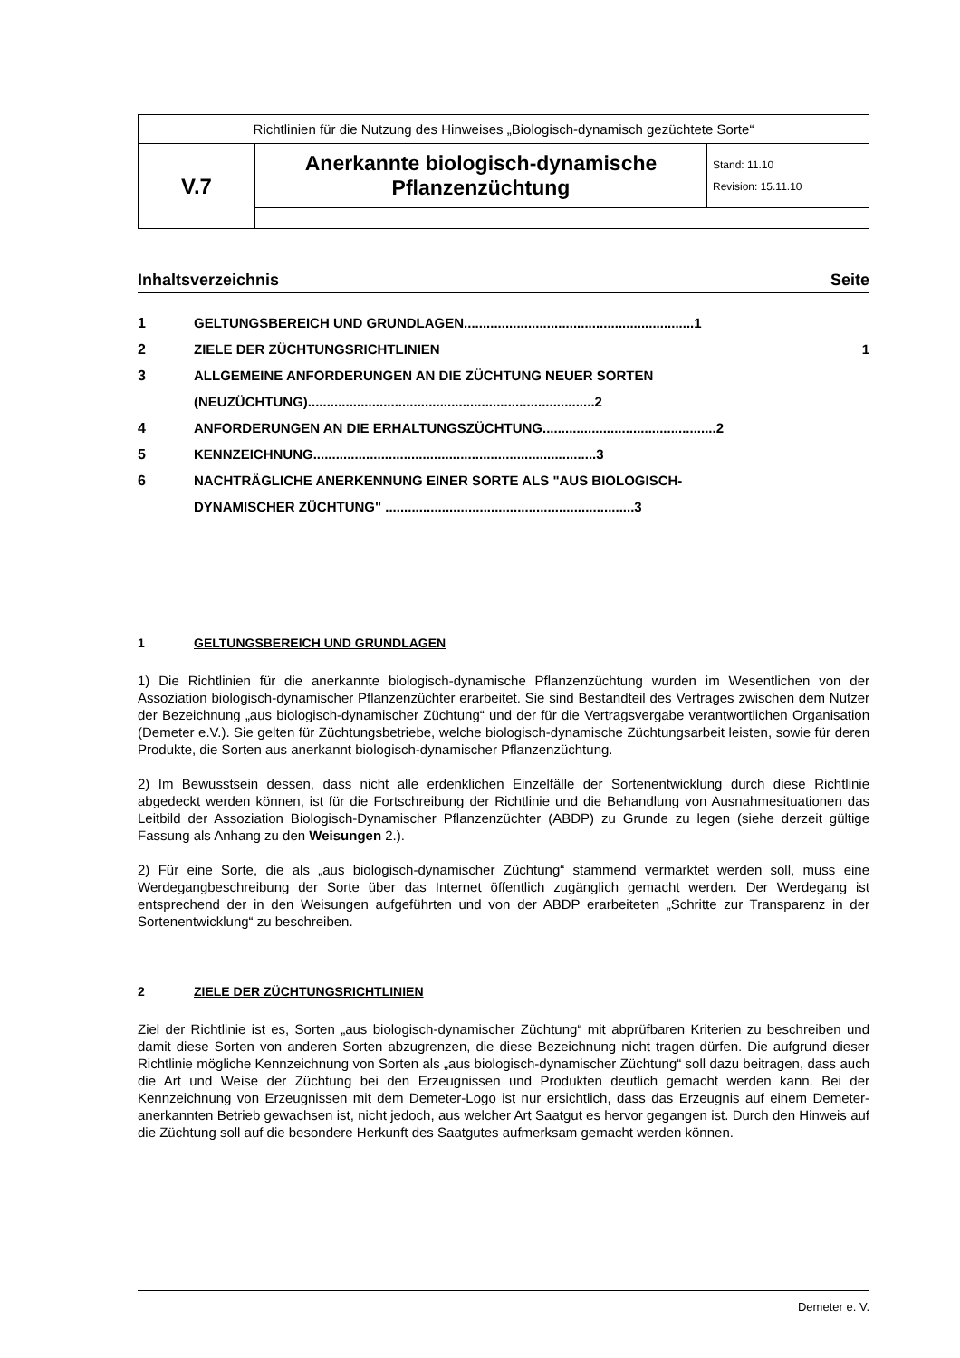| Richtlinien für die Nutzung des Hinweises „Biologisch-dynamisch gezüchtete Sorte“ | | |
| V.7 | Anerkannte biologisch-dynamische Pflanzenzüchtung | Stand: 11.10 Revision: 15.11.10 |
Inhaltsverzeichnis Seite
1 GELTUNGSBEREICH UND GRUNDLAGEN.............................................................1
2 ZIELE DER ZÜCHTUNGSRICHTLINIEN 1
3 ALLGEMEINE ANFORDERUNGEN AN DIE ZÜCHTUNG NEUER SORTEN
(NEUZÜCHTUNG)............................................................................2
4 ANFORDERUNGEN AN DIE ERHALTUNGSZÜCHTUNG..............................................2
5 KENNZEICHNUNG...........................................................................3
6 NACHTRÄGLICHE ANERKENNUNG EINER SORTE ALS "AUS BIOLOGISCH-
DYNAMISCHER ZÜCHTUNG" ..................................................................3
1 GELTUNGSBEREICH UND GRUNDLAGEN
1) Die Richtlinien für die anerkannte biologisch-dynamische Pflanzenzüchtung wurden im Wesentlichen von der Assoziation biologisch-dynamischer Pflanzenzüchter erarbeitet. Sie sind Bestandteil des Vertrages zwischen dem Nutzer der Bezeichnung „aus biologisch-dynamischer Züchtung“ und der für die Vertragsvergabe verantwortlichen Organisation (Demeter e.V.). Sie gelten für Züchtungsbetriebe, welche biologisch-dynamische Züchtungsarbeit leisten, sowie für deren Produkte, die Sorten aus anerkannt biologisch-dynamischer Pflanzenzüchtung.
2) Im Bewusstsein dessen, dass nicht alle erdenklichen Einzelfälle der Sortenentwicklung durch diese Richtlinie abgedeckt werden können, ist für die Fortschreibung der Richtlinie und die Behandlung von Ausnahmesituationen das Leitbild der Assoziation Biologisch-Dynamischer Pflanzenzüchter (ABDP) zu Grunde zu legen (siehe derzeit gültige Fassung als Anhang zu den Weisungen 2.).
2) Für eine Sorte, die als „aus biologisch-dynamischer Züchtung“ stammend vermarktet werden soll, muss eine Werdegangbeschreibung der Sorte über das Internet öffentlich zugänglich gemacht werden. Der Werdegang ist entsprechend der in den Weisungen aufgeführten und von der ABDP erarbeiteten „Schritte zur Transparenz in der Sortenentwicklung“ zu beschreiben.
2 ZIELE DER ZÜCHTUNGSRICHTLINIEN
Ziel der Richtlinie ist es, Sorten „aus biologisch-dynamischer Züchtung“ mit abprüfbaren Kriterien zu beschreiben und damit diese Sorten von anderen Sorten abzugrenzen, die diese Bezeichnung nicht tragen dürfen. Die aufgrund dieser Richtlinie mögliche Kennzeichnung von Sorten als „aus biologisch-dynamischer Züchtung“ soll dazu beitragen, dass auch die Art und Weise der Züchtung bei den Erzeugnissen und Produkten deutlich gemacht werden kann. Bei der Kennzeichnung von Erzeugnissen mit dem Demeter-Logo ist nur ersichtlich, dass das Erzeugnis auf einem Demeter-anerkannten Betrieb gewachsen ist, nicht jedoch, aus welcher Art Saatgut es hervor gegangen ist. Durch den Hinweis auf die Züchtung soll auf die besondere Herkunft des Saatgutes aufmerksam gemacht werden können.
Demeter e. V.